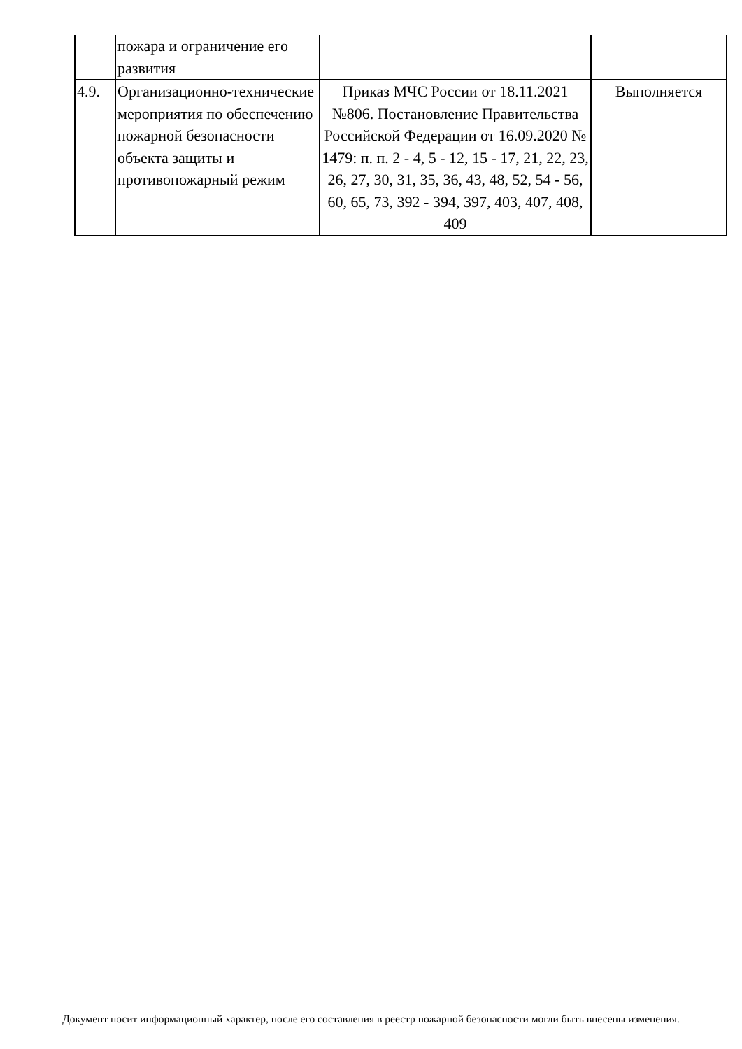| | пожара и ограничение его развития | | |
| 4.9. | Организационно-технические мероприятия по обеспечению пожарной безопасности объекта защиты и противопожарный режим | Приказ МЧС России от 18.11.2021 №806. Постановление Правительства Российской Федерации от 16.09.2020 № 1479: п. п. 2 - 4, 5 - 12, 15 - 17, 21, 22, 23, 26, 27, 30, 31, 35, 36, 43, 48, 52, 54 - 56, 60, 65, 73, 392 - 394, 397, 403, 407, 408, 409 | Выполняется |
Документ носит информационный характер, после его составления в реестр пожарной безопасности могли быть внесены изменения.